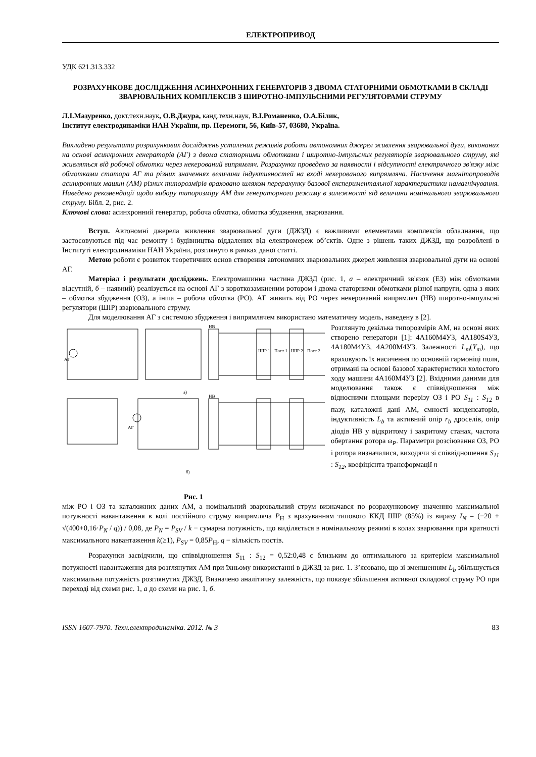ЕЛЕКТРОПРИВОД
УДК 621.313.332
РОЗРАХУНКОВЕ ДОСЛІДЖЕННЯ АСИНХРОННИХ ГЕНЕРАТОРІВ З ДВОМА СТАТОРНИМИ ОБМОТКАМИ В СКЛАДІ ЗВАРЮВАЛЬНИХ КОМПЛЕКСІВ З ШИРОТНО-ІМПУЛЬСНИМИ РЕГУЛЯТОРАМИ СТРУМУ
Л.І.Мазуренко, докт.техн.наук, О.В.Джура, канд.техн.наук, В.І.Романенко, О.А.Білик,
Інститут електродинаміки НАН України, пр. Перемоги, 56, Київ-57, 03680, Україна.
Викладено результати розрахункових досліджень усталених режимів роботи автономних джерел живлення зварювальної дуги, виконаних на основі асинхронних генераторів (АГ) з двома статорними обмотками і широтно-імпульсних регуляторів зварювального струму, які живляться від робочої обмотки через некерований випрямляч. Розрахунки проведено за наявності і відсутності електричного зв'язку між обмотками статора АГ та різних значеннях величини індуктивностей на вході некерованого випрямляча. Насичення магнітопроводів асинхронних машин (АМ) різних типорозмірів враховано шляхом перерахунку базової експериментальної характеристики намагнічування. Наведено рекомендації щодо вибору типорозміру АМ для генераторного режиму в залежності від величини номінального зварювального струму. Бібл. 2, рис. 2.
Ключові слова: асинхронний генератор, робоча обмотка, обмотка збудження, зварювання.
Вступ. Автономні джерела живлення зварювальної дуги (ДЖЗД) є важливими елементами комплексів обладнання, що застосовуються під час ремонту і будівництва віддалених від електромереж об’єктів. Одне з рішень таких ДЖЗД, що розроблені в Інституті електродинаміки НАН України, розглянуто в рамках даної статті.
Метою роботи є розвиток теоретичних основ створення автономних зварювальних джерел живлення зварювальної дуги на основі АГ.
Матеріал і результати досліджень. Електромашинна частина ДЖЗД (рис. 1, а – електричний зв'язок (ЕЗ) між обмотками відсутній, б – наявний) реалізується на основі АГ з короткозамкненим ротором і двома статорними обмотками різної напруги, одна з яких – обмотка збудження (ОЗ), а інша – робоча обмотка (РО). АГ живить від РО через некерований випрямляч (НВ) широтно-імпульсні регулятори (ШІР) зварювального струму.
Для моделювання АГ з системою збудження і випрямлячем використано математичну модель, наведену в [2].
а)
б)
НВ
НВ
ШІР 1
Пост 1
ШІР 2
Пост 2
АГ
АГ
Рис. 1
Розглянуто декілька типорозмірів АМ, на основі яких створено генератори [1]: 4А160М4У3, 4А180S4У3, 4А180М4У3, 4А200М4У3. Залежності L<sub>m</sub>(Y<sub>m</sub>), що враховують їх насичення по основній гармоніці поля, отримані на основі базової характеристики холостого ходу машини 4А160М4У3 [2]. Вхідними даними для моделювання також є співвідношення між відносними площами перерізу ОЗ і РО S<sub>11</sub> : S<sub>12</sub> в пазу, каталожні дані АМ, ємності конденсаторів, індуктивність L<sub>b</sub> та активний опір r<sub>b</sub> дроселів, опір діодів НВ у відкритому і закритому станах, частота обертання ротора ω<sub>P</sub>. Параметри розсіювання ОЗ, РО і ротора визначалися, виходячи зі співвідношення S<sub>11</sub> : S<sub>12</sub>, коефіцієнта трансформації n
між РО і ОЗ та каталожних даних АМ, а номінальний зварювальний струм визначався по розрахунковому значенню максимальної потужності навантаження в колі постійного струму випрямляча P<sub>Н</sub> з врахуванням типового ККД ШІР (85%) із виразу I<sub>N</sub> = (−20 + √(400+0,16·P<sub>N</sub> / q)) / 0,08, де P<sub>N</sub> = P<sub>SV</sub> / k − сумарна потужність, що виділяється в номінальному режимі в колах зварювання при кратності максимального навантаження k(≥1), P<sub>SV</sub> = 0,85P<sub>Н</sub>, q − кількість постів.
Розрахунки засвідчили, що співвідношення S<sub>11</sub> : S<sub>12</sub> = 0,52:0,48 є близьким до оптимального за критерієм максимальної потужності навантаження для розглянутих АМ при їхньому використанні в ДЖЗД за рис. 1. З’ясовано, що зі зменшенням L<sub>b</sub> збільшується максимальна потужність розглянутих ДЖЗД. Визначено аналітичну залежність, що показує збільшення активної складової струму РО при переході від схеми рис. 1, а до схеми на рис. 1, б.
ISSN 1607-7970. Техн.електродинаміка. 2012. № 3 83